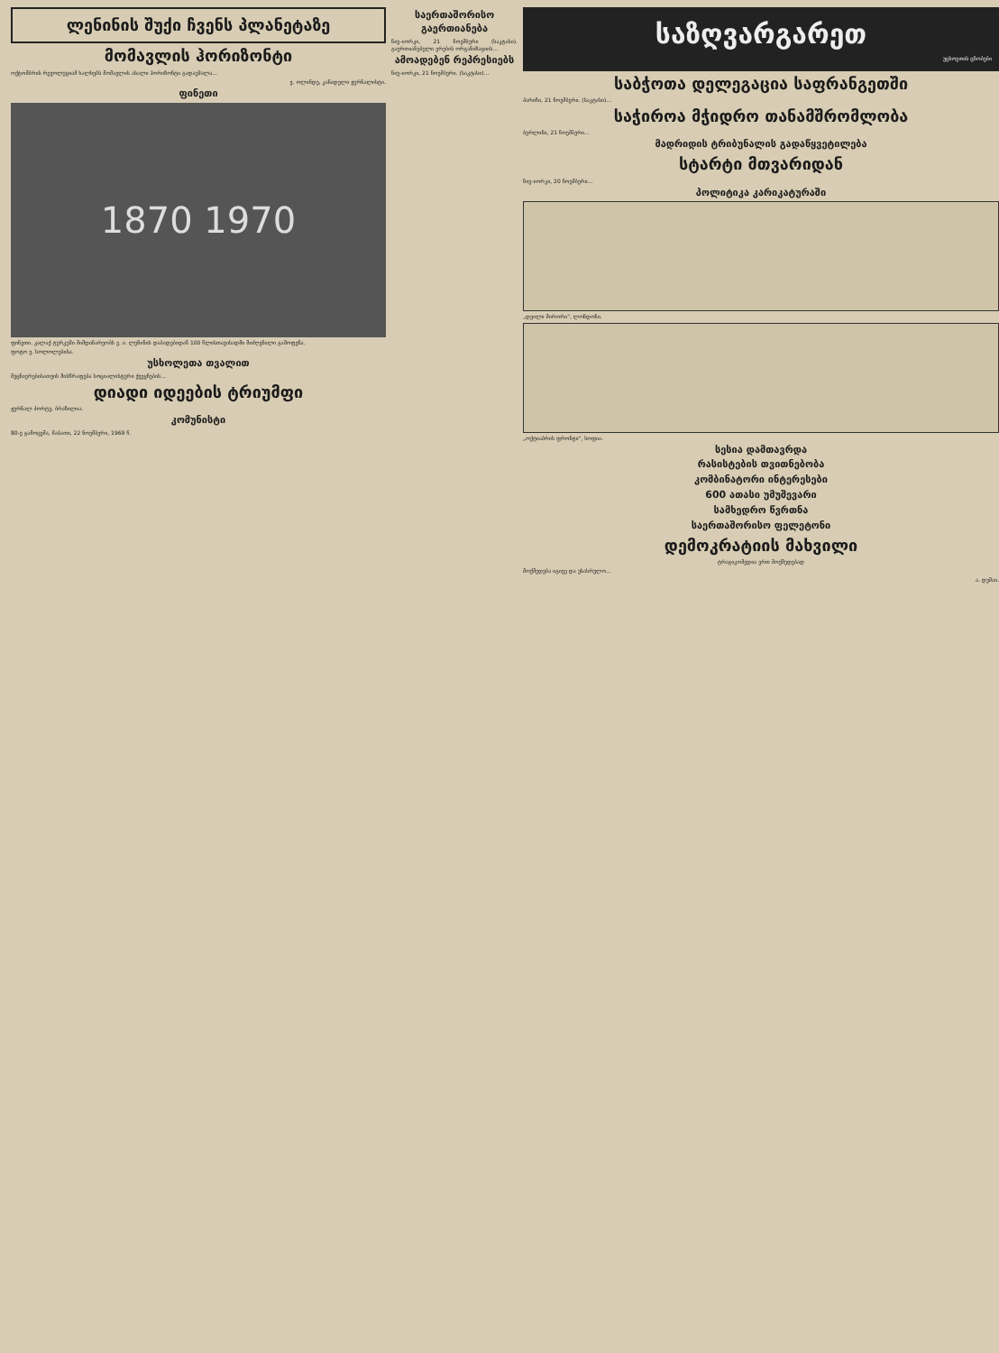ლენინის შუქი ჩვენს პლანეტაზე
მომავლის ჰორიზონტი
ოქტომბრის რევოლუციამ ხალხებს მომავლის ახალი ჰორიზონტი გადაუშალა...
ვ. ოლინდე, კანადელი ჟურნალისტი.
ფინეთი
1870 1970
ფინეთი. კალაქ ტურკუში მიმდინარეობს ვ. ი. ლენინის დაბადებიდან 100 წლისთავისადმი მიძღვნილი გამოფენა.
ფოტო ვ. სოლოლებისა.
უსხოლეთა თვალით
მეცნიერებისათვის მისწრაფება სოციალისტური ქვეყნების...
დიადი იდეების ტრიუმფი
ჟურნალ პორტუ, ბრაზილია.
კომუნისტი
80-ე გამოცემა, შაბათი, 22 ნოემბერი, 1969 წ.
საერთაშორისო გაერთიანება
ნიუ-იორკი, 21 ნოემბერი (საკტასი). გაერთიანებული ერების ორგანიზაციის...
ამოადებენ რეპრესიებს
ნიუ-იორკი, 21 ნოემბერი. (საკტასი)...
საზღვარგარეთ
უცხოეთის ცნობები
საბჭოთა დელეგაცია საფრანგეთში
პარიზი, 21 ნოემბერი. (საკტასი)...
საჭიროა მჭიდრო თანამშრომლობა
ბერლინი, 21 ნოემბერი...
მადრიდის ტრიბუნალის გადაწყვეტილება
სტარტი მთვარიდან
ნიუ-იორკი, 20 ნოემბერი...
პოლიტიკა კარიკატურაში
„დეილი მირორი", ლონდონი.
„ოქტიაბრის ფრონტი", სოფია.
სესია დამთავრდა
რასისტების თვითნებობა
კომბინატორი ინტერესები
600 ათასი უმუშევარი
სამხედრო წვრთნა
საერთაშორისო ფელეტონი
დემოკრატიის მახვილი
ტრაგიკომედია ერთ მოქმედებად
მოქმედება იგივე და უსასრულო...
ა. დუმაი.